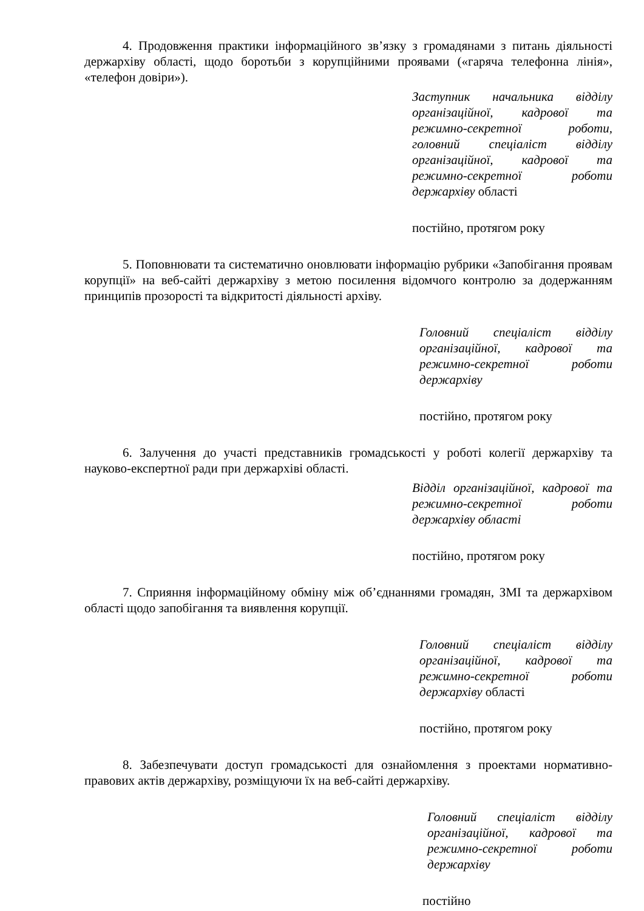4. Продовження практики інформаційного зв’язку з громадянами з питань діяльності держархіву області, щодо боротьби з корупційними проявами («гаряча телефонна лінія», «телефон довіри»).
Заступник начальника відділу організаційної, кадрової та режимно-секретної роботи, головний спеціаліст відділу організаційної, кадрової та режимно-секретної роботи держархіву області
постійно, протягом року
5. Поповнювати та систематично оновлювати інформацію рубрики «Запобігання проявам корупції» на веб-сайті держархіву з метою посилення відомчого контролю за додержанням принципів прозорості та відкритості діяльності архіву.
Головний спеціаліст відділу організаційної, кадрової та режимно-секретної роботи держархіву
постійно, протягом року
6. Залучення до участі представників громадськості у роботі колегії держархіву та науково-експертної ради при держархіві області.
Відділ організаційної, кадрової та режимно-секретної роботи держархіву області
постійно, протягом року
7. Сприяння інформаційному обміну між об’єднаннями громадян, ЗМІ та держархівом області щодо запобігання та виявлення корупції.
Головний спеціаліст відділу організаційної, кадрової та режимно-секретної роботи держархіву області
постійно, протягом року
8. Забезпечувати доступ громадськості для ознайомлення з проектами нормативно-правових актів держархіву, розміщуючи їх на веб-сайті держархіву.
Головний спеціаліст відділу організаційної, кадрової та режимно-секретної роботи держархіву
постійно